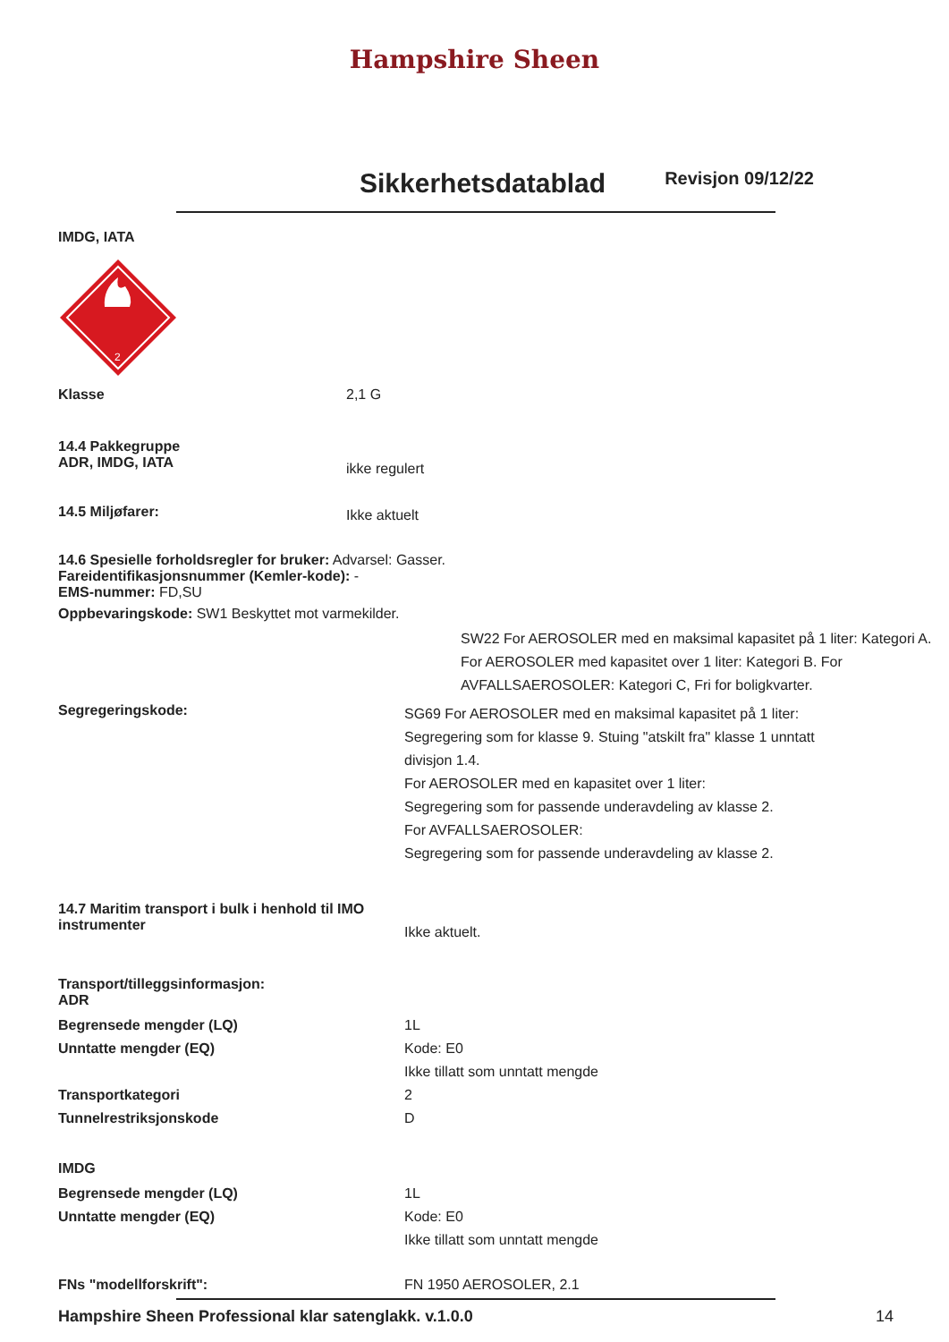Hampshire Sheen
Sikkerhetsdatablad
Revisjon 09/12/22
IMDG, IATA
2
Klasse 2,1 G
14.4 Pakkegruppe
ADR, IMDG, IATA
ikke regulert
14.5 Miljøfarer:
Ikke aktuelt
14.6 Spesielle forholdsregler for bruker: Advarsel: Gasser.
Fareidentifikasjonsnummer (Kemler-kode): -
EMS-nummer: FD,SU
Oppbevaringskode: SW1 Beskyttet mot varmekilder.
SW22 For AEROSOLER med en maksimal kapasitet på 1 liter: Kategori A. For AEROSOLER med kapasitet over 1 liter: Kategori B. For AVFALLSAEROSOLER: Kategori C, Fri for boligkvarter.
Segregeringskode:
SG69 For AEROSOLER med en maksimal kapasitet på 1 liter: Segregering som for klasse 9. Stuing "atskilt fra" klasse 1 unntatt divisjon 1.4.
For AEROSOLER med en kapasitet over 1 liter:
Segregering som for passende underavdeling av klasse 2.
For AVFALLSAEROSOLER:
Segregering som for passende underavdeling av klasse 2.
14.7 Maritim transport i bulk i henhold til IMO instrumenter
Ikke aktuelt.
Transport/tilleggsinformasjon:
ADR
Begrensede mengder (LQ)
Unntatte mengder (EQ)
Transportkategori
Tunnelrestriksjonskode
1L
Kode: E0
Ikke tillatt som unntatt mengde
2
D
IMDG
Begrensede mengder (LQ)
Unntatte mengder (EQ)
1L
Kode: E0
Ikke tillatt som unntatt mengde
FNs "modellforskrift": FN 1950 AEROSOLER, 2.1
Hampshire Sheen Professional klar satenglakk. v.1.0.0 14